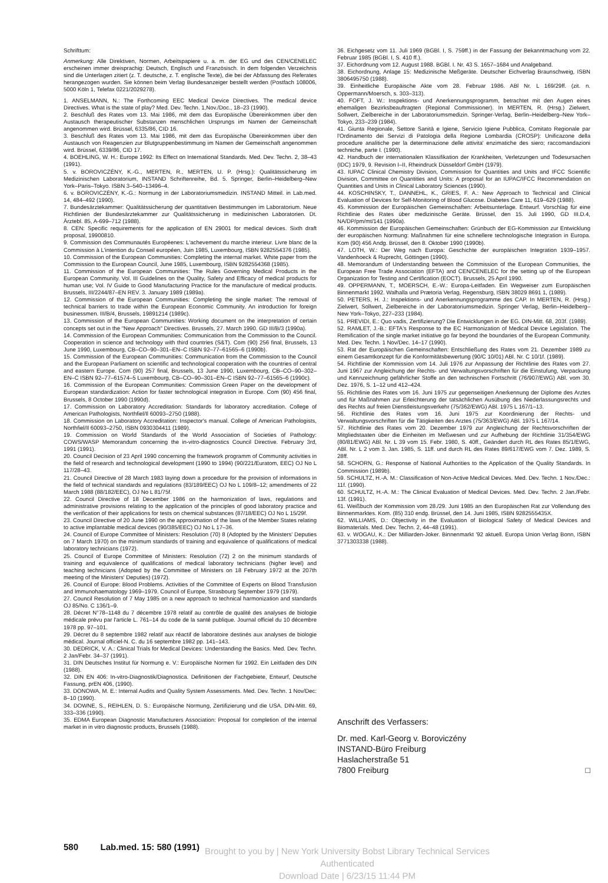Schrifttum:
Anmerkung: Alle Direktiven, Normen, Arbeitspapiere u. a. m. der EG und des CEN/CENELEC erscheinen immer dreisprachig: Deutsch, Englisch und Französisch. In dem folgenden Verzeichnis sind die Unterlagen zitiert (z. T. deutsche, z. T. englische Texte), die bei der Abfassung des Referates herangezogen wurden. Sie können beim Verlag Bundesanzeiger bestellt werden (Postfach 108006, 5000 Köln 1, Telefax 0221/2029278).
1. ANSELMANN, N.: The Forthcoming EEC Medical Device Directives. The medical device Directives. What is the state of play? Med. Dev. Techn. 1,Nov./Doc., 18–23 (1990).
2. Beschluß des Rates vom 13. Mai 1986, mit dem das Europäische Übereinkommen über den Austausch therapeutischer Substanzen menschlichen Ursprungs im Namen der Gemeinschaft angenommen wird. Brüssel, 6335/86, CID 16.
3. Beschluß des Rates vom 13. Mai 1986, mit dem das Europäische Übereinkommen über den Austausch von Reagenzien zur Blutgruppenbestimmung im Namen der Gemeinschaft angenommen wird. Brüssel, 6339/86, CID 17.
4. BOEHLING, W. H.: Europe 1992: Its Effect on International Standards. Med. Dev. Techn. 2, 38–43 (1991).
5. v. BOROVICZÉNY, K.-G., MERTEN, R., MERTEN, U. P. (Hrsg.): Qualitätssicherung im Medizinischen Laboratorium, INSTAND Schriftenreihe, Bd. 5. Springer, Berlin–Heidelberg–New York–Paris–Tokyo. ISBN 3–540–13496–4.
6. v. BOROVICZÉNY, K.-G.: Normung in der Laboratoriumsmedizin. INSTAND Mitteil. in Lab.med. 14, 484–492 (1990).
7. Bundesärztekammer: Qualitätssicherung der quantitativen Bestimmungen im Laboratorium. Neue Richtlinien der Bundesärztekammer zur Qualitätssicherung in medizinischen Laboratorien. Dt. Ärztebl. 85, A-699–712 (1988).
8. CEN: Specific requirements for the application of EN 29001 for medical devices. Sixth draft proposal, 19900810.
9. Commission des Communautés Européenes: L'achevement du marche interieur. Livre blanc de la Commission à L'intention du Conseil européen, Juin 1985, Luxembourg, ISBN 9282554376 (1985).
10. Commission of the European Communities: Completing the internal market. White paper from the Commission to the European Council, June 1985, Luxembourg, ISBN 9282554368 (1985).
11. Commission of the European Communities: The Rules Governing Medical Products in the European Community. Vol. III Guidelines on the Quality, Safety and Efficacy of medical products for human use; Vol. IV Guide to Good Manufacturing Practice for the manufacture of medical products. Brussels, III/2244/87–EN REV. 3. January 1989 (1989a).
12. Commission of the European Communities: Completing the single market: The removal of technical barriers to trade within the European Economic Community. An introduction for foreign businessmen. III/B/4, Brussels, 19891214 (1989c).
13. Commission of the European Communities: Working document on the interpretation of certain concepts set out in the "New Approach" Directives. Brussels, 27. March 1990. GD III/B/3 (1990a).
14. Commission of the European Communities: Communication from the Commission to the Council. Cooperation in science and technology with third countries (S&T). Com (90) 256 final, Brussels, 13 June 1990, Luxembourg, CB–CO–90–301–EN–C ISBN 92–77–61565–6 (1990b).
15. Commission of the European Communities: Communication from the Commission to the Council and the European Parliament on scientific and technological cooperation with the countries of central and eastern Europe. Com (90) 257 final, Brussels, 13 June 1990, Luxembourg, CB–CO–90–302–EN–C ISBN 92–77–61574–5 Luxembourg, CB–CO–90–301–EN–C ISBN 92–77–61565–6 (1990c).
16. Commission of the European Communities: Commission Green Paper on the development of European standardization: Action for faster technological integration in Europe. Com (90) 456 final, Brussels, 8 October 1990 (1990d).
17. Commission on Laboratory Accreditation: Standards for laboratory accreditation. College of American Pathologists, Northfiel/Il 60093–2750 (1988).
18. Commission on Laboratory Accreditation: Inspector's manual. College of American Pathologists, Northfiel/Il 60093–2750, ISBN 0930304411 (1989).
19. Commission on World Standards of the World Association of Societies of Pathology: COWS/WASP Memorandum concerning the in-vitro-diagnostics Council Directive. February 3rd, 1991 (1991).
20. Council Decision of 23 April 1990 concerning the framework programm of Community activities in the field of research and technological development (1990 to 1994) (90/221/Euratom, EEC) OJ No L 117/28–43.
21. Council Directive of 28 March 1983 laying down a procedure for the provision of informations in the field of technical standards and regulations (83/189/EEC) OJ No L 109/8–12; amendments of 22 March 1988 (88/182/EEC), OJ No L 81/75f.
22. Council Directive of 18 December 1986 on the harmonization of laws, regulations and administrative provisions relating to the application of the principles of good laboratory practice and the verification of their applications for tests on chemical substances (87/18/EEC) OJ No L 15/29f.
23. Council Directive of 20 June 1990 on the approximation of the laws of the Member States relating to active implantable medical devices (90/385/EEC) OJ No L 17–36.
24. Council of Europe Committee of Ministers: Resolution (70) 8 (Adopted by the Ministers' Deputies on 7 March 1970) on the minimum standards of training and equivalence of qualifications of medical laboratory technicians (1972).
25. Council of Europe Committee of Ministers: Resolution (72) 2 on the minimum standards of training and equivalence of qualifications of medical laboratory technicians (higher level) and teaching technicians (Adopted by the Committee of Ministers on 18 February 1972 at the 207th meeting of the Ministers' Deputies) (1972).
26. Council of Europe: Blood Problems. Activities of the Committee of Experts on Blood Transfusion and Immunohaematology 1969–1979. Council of Europe, Strasbourg September 1979 (1979).
27. Council Resolution of 7 May 1985 on a new approach to technical harmonization and standards OJ 85/No. C 136/1–9.
28. Décret N°78–1148 du 7 décembre 1978 relatif au contrôle de qualité des analyses de biologie médicale prévu par l'article L. 761–14 du code de la santé publique. Journal officiel du 10 décembre 1978 pp. 97–101.
29. Décret du 8 septembre 1982 relatif aux réactif de laboratoire destinés aux analyses de biologie médical. Journal officiel-N. C. du 16 septembre 1982 pp. 141–143.
30. DEDRICK, V. A.: Clinical Trials for Medical Devices: Understanding the Basics. Med. Dev. Techn. 2 Jan/Febr. 34–37 (1991).
31. DIN Deutsches Institut für Normung e. V.: Europäische Normen für 1992. Ein Leitfaden des DIN (1988).
32. DIN EN 406: In-vitro-Diagnostik/Diagnostica. Definitionen der Fachgebiete, Entwurf, Deutsche Fassung, prEN 406, (1990).
33. DONOWA, M. E.: Internal Audits and Quality System Assessments. Med. Dev. Techn. 1 Nov/Dec: 8–10 (1990).
34. DOWNE, S., REIHLEN, D. S.: Europäische Normung, Zertifizierung und die USA. DIN-Mitt. 69, 333–336 (1990).
35. EDMA European Diagnostic Manufacturers Association: Proposal for completion of the internal market in in vitro diagnostic products, Brussels (1988).
36. Eichgesetz vom 11. Juli 1969 (BGBl. I, S. 759ff.) in der Fassung der Bekanntmachung vom 22. Februar 1985 (BGBl. I, S. 410 ff.).
37. Eichordnung vom 12. August 1988. BGBl. I. Nr. 43 S. 1657–1684 und Analgeband.
38. Eichordnung, Anlage 15: Medizinische Meßgeräte. Deutscher Eichverlag Braunschweig, ISBN 3806495750 (1988).
39. Einheitliche Europäische Akte vom 28. Februar 1986. ABl Nr. L 169/29ff. (zit. n. Oppermann/Moersch, s. 303–313).
40. FOFT, J. W.: Inspektions- und Anerkennungsprogramm, betrachtet mit den Augen eines ehemaligen Bezirksbeauftragten (Regional Commissioner). In MERTEN, R. (Hrsg.) Zielwert, Sollwert, Zielbereiche in der Laboratoriumsmedizin. Springer-Verlag, Berlin–Heidelberg–New York–Tokyo, 233–239 (1984).
41. Giunta Regionale, Settore Sanità e Igiene, Servicio Igiene Pubblica, Comitato Regionale par l'Ordinamento dei Servizi di Patologia della Regione Lombardia (CROSP): Unificazone della procedure analitiche per la determinazione delle attivita' enzimatiche des siero; raccomandazioni techniche, parte I. (1990).
42. Handbuch der internationalen Klassifikation der Krankheiten, Verletzungen und Todesursachen (IDC) 1979, 9. Revision I–II, Rheindruck Düsseldorf GmbH (1979).
43. IUPAC Clinical Chemistry Division, Commission for Quantities and Units and IFCC Scientific Division, Committee on Quantities and Units: A proposal for an IUPAC/IFCC Recommendation on Quantities and Units in Clinical Laboratory Sciences (1990).
44. KOSCHINSKY, T., DANNEHL, K., GRIES, F. A.: New Approach to Technical and Clinical Evaluation of Devices for Self-Monitoring of Blood Glucose. Diabetes Care 11, 619–629 (1988).
45. Kommission der Europäischen Gemeinschaften: Arbeitsunterlage. Entwurf. Vorschlag für eine Richtlinie des Rates über medizinische Geräte. Brüssel, den 15. Juli 1990, GD III.D.4, NA/DP/pm/mt/141 (1990a).
46. Kommission der Europäischen Gemeinschaften: Grünbuch der EG-Kommission zur Entwicklung der europäischen Normung: Maßnahmen für eine schnellere technologische Integration in Europa. Kom (90) 456 Andg. Brüssel, den 8. Oktober 1990 (1990b).
47. LOTH, W.: Der Weg nach Europa: Geschichte der europäischen Integration 1939–1957. Vandenhoeck & Ruprecht, Göttingen (1990).
48. Memorandum of Understanding between the Commission of the European Communities, the European Free Trade Association (EFTA) and CEN/CENELEC for the setting up of the European Organization for Testing and Certification (EOCT). Brussels, 25 April 1990.
49. OPPERMANN, T., MOERSCH, E.-W.: Europa-Leitfaden. Ein Wegweiser zum Europäischen Binnenmarkt 1992. Walhalla und Prætoria Verlag, Regensburg, ISBN 38029 8691 1, (1989).
50. PETERS, H. J.: Inspektions- und Anerkennungsprogramme des CAP. In MERTEN, R. (Hrsg.) Zielwert, Sollwert, Zielbereiche in der Laboratoriumsmedizin. Springer Verlag, Berlin–Heidelberg–New York–Tokyo, 227–233 (1984).
51. PREVIDI, E.: Quo vadis, Zertifizierung? Die Entwicklungen in der EG. DIN-Mitt. 68, 203f. (1989).
52. RAMLET, J.-B.: EFTA's Response to the EC Harmonization of Medical Device Legislation. The Remification of the single market initiative go far beyond the boundaries of the European Community. Med. Dev. Techn. 1 Nov/Dec. 14–17 (1990).
53. Rat der Europäischen Gemeinschaften: Entschließung des Rates vom 21. Dezember 1989 zu einem Gesamtkonzept für die Konformitätsbewertung (90/C 10/01) ABl. Nr. C 10/1f. (1989).
54. Richtlinie der Kommission vom 14. Juli 1976 zur Anpassung der Richtlinie des Rates vom 27. Juni 1967 zur Angleichung der Rechts- und Verwaltungsvorschriften für die Einstufung, Verpackung und Kennzeichnung gefährlicher Stoffe an den technischen Fortschritt (76/907/EWG) ABl. vom 30. Dez. 1976, S. 1–12 und 412–424.
55. Richtlinie des Rates vom 16. Juni 1975 zur gegenseitigen Anerkennung der Diplome des Arztes und für Maßnahmen zur Erleichterung der tatsächlichen Ausübung des Niederlassungsrechts und des Rechts auf freien Dienstleistungsverkehr (75/362/EWG) ABl. 1975 L 167/1–13.
56. Richtlinie des Rates vom 16. Juni 1975 zur Koordinierung der Rechts- und Verwaltungsvorschriften für die Tätigkeiten des Arztes (75/363/EWG) ABl. 1975 L 167/14.
57. Richtlinie des Rates vom 20. Dezember 1979 zur Angleichung der Rechtsvorschriften der Mitgliedstaaten über die Einheiten im Meßwesen und zur Aufhebung der Richtlinie 31/354/EWG (80/81/EWG) ABl. Nr. L 39 vom 15. Febr. 1980, S. 40ff., Geändert durch RL des Rates 85/1/EWG, ABl. Nr. L 2 vom 3. Jan. 1985, S. 11ff. und durch RL des Rates 89/617/EWG vom 7. Dez. 1989, S. 28ff.
58. SCHORN, G.: Response of National Authorities to the Application of the Quality Standards. In Commission (1989b).
59. SCHULTZ, H.-A. M.: Classification of Non-Active Medical Devices. Med. Dev. Techn. 1 Nov./Dec.: 11f. (1990).
60. SCHULTZ, H.-A. M.: The Clinical Evaluation of Medical Devices. Med. Dev. Techn. 2 Jan./Febr. 13f. (1991).
61. Weißbuch der Kommission vom 28./29. Juni 1985 an den Europäischen Rat zur Vollendung des Binnenmarktes. Kom. (85) 310 endg. Brüssel, den 14. Juni 1985, ISBN 9282555435X.
62. WILLIAMS, D.: Objectivity in the Evaluation of Biological Safety of Medical Devices and Biomaterials. Med. Dev. Techn. 2, 44–48 (1991).
63. v. WOGAU, K.: Der Milliarden-Joker. Binnenmarkt '92 aktuell. Europa Union Verlag Bonn, ISBN 3771303338 (1988).
Anschrift des Verfassers:
Dr. med. Karl-Georg v. Boroviczény
INSTAND-Büro Freiburg
Haslacherstraße 51
7800 Freiburg □
580 Lab.med. 15: 580 (1991)
Brought to you by | New York University Bobst Library Technical Services
Authenticated
Download Date | 6/23/15 11:44 PM